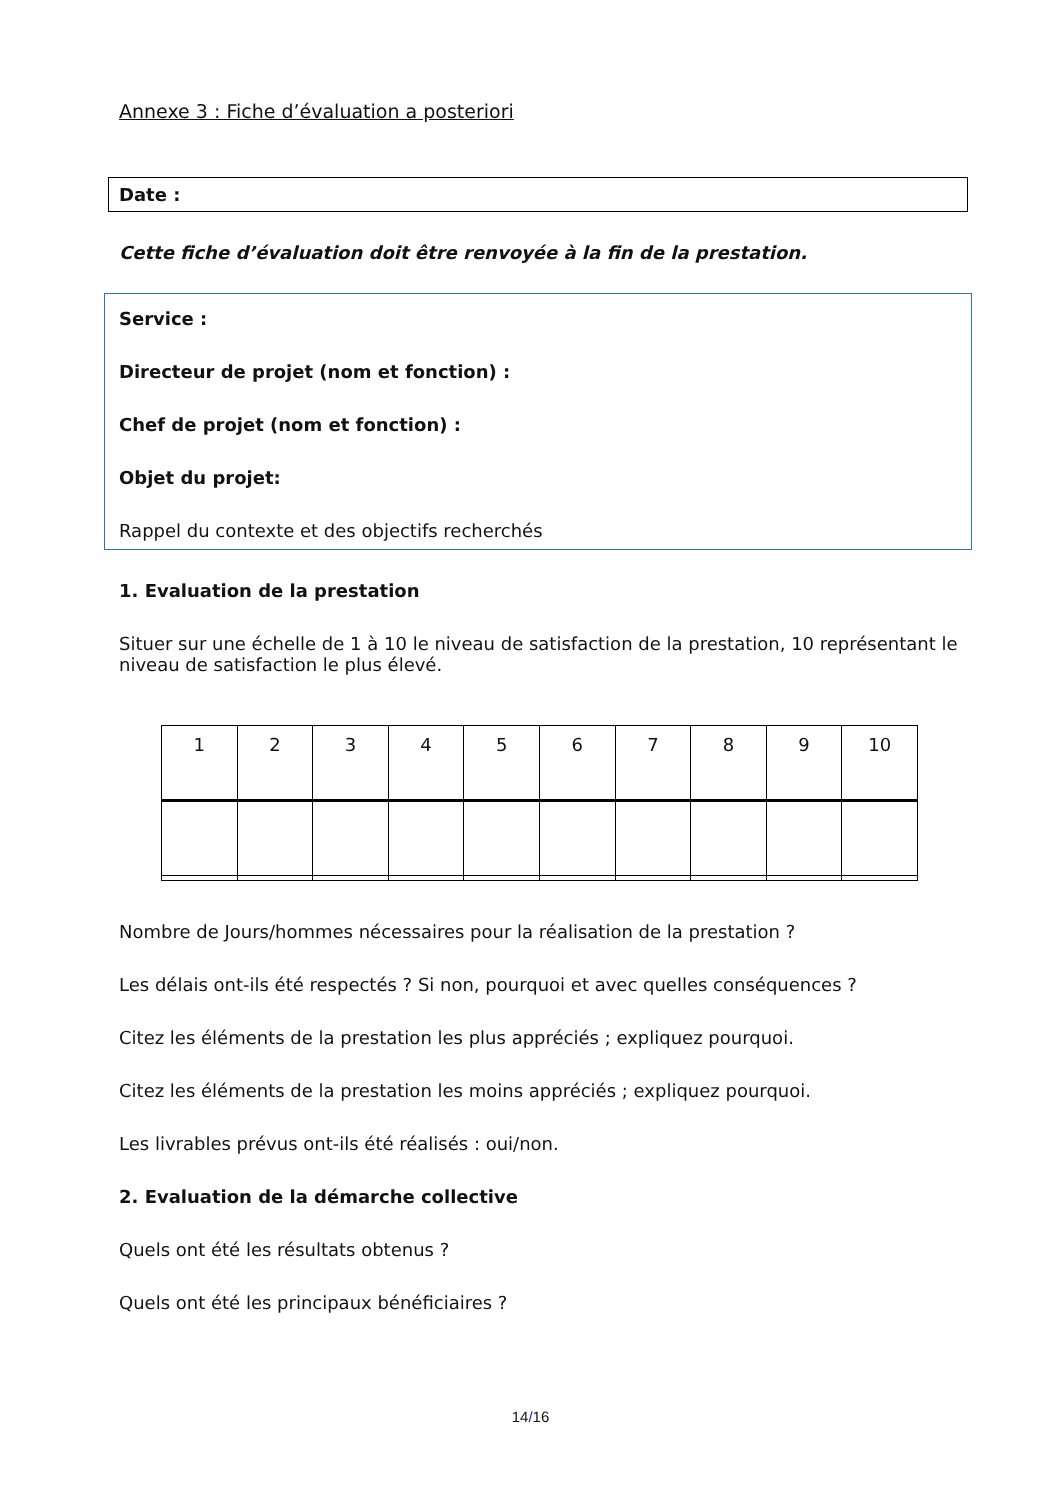Annexe 3 : Fiche d’évaluation a posteriori
Date :
Cette fiche d’évaluation doit être renvoyée à la fin de la prestation.
Service :
Directeur de projet (nom et fonction) :
Chef de projet (nom et fonction) :
Objet du projet:
Rappel du contexte et des objectifs recherchés
1. Evaluation de la prestation
Situer sur une échelle de 1 à 10 le niveau de satisfaction de la prestation, 10 représentant le niveau de satisfaction le plus élevé.
| 1 | 2 | 3 | 4 | 5 | 6 | 7 | 8 | 9 | 10 |
Nombre de Jours/hommes nécessaires pour la réalisation de la prestation ?
Les délais ont-ils été respectés ? Si non, pourquoi et avec quelles conséquences ?
Citez les éléments de la prestation les plus appréciés ; expliquez pourquoi.
Citez les éléments de la prestation les moins appréciés ; expliquez pourquoi.
Les livrables prévus ont-ils été réalisés : oui/non.
2. Evaluation de la démarche collective
Quels ont été les résultats obtenus ?
Quels ont été les principaux bénéficiaires ?
14/16